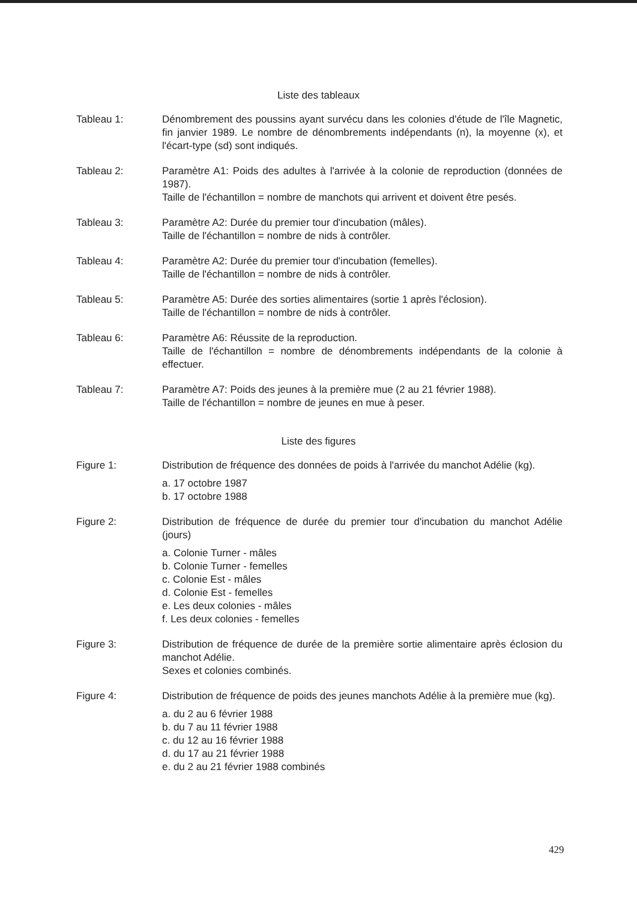Liste des tableaux
Tableau 1: Dénombrement des poussins ayant survécu dans les colonies d'étude de l'île Magnetic, fin janvier 1989. Le nombre de dénombrements indépendants (n), la moyenne (x), et l'écart-type (sd) sont indiqués.
Tableau 2: Paramètre A1: Poids des adultes à l'arrivée à la colonie de reproduction (données de 1987).
Taille de l'échantillon = nombre de manchots qui arrivent et doivent être pesés.
Tableau 3: Paramètre A2: Durée du premier tour d'incubation (mâles).
Taille de l'échantillon = nombre de nids à contrôler.
Tableau 4: Paramètre A2: Durée du premier tour d'incubation (femelles).
Taille de l'échantillon = nombre de nids à contrôler.
Tableau 5: Paramètre A5: Durée des sorties alimentaires (sortie 1 après l'éclosion).
Taille de l'échantillon = nombre de nids à contrôler.
Tableau 6: Paramètre A6: Réussite de la reproduction.
Taille de l'échantillon = nombre de dénombrements indépendants de la colonie à effectuer.
Tableau 7: Paramètre A7: Poids des jeunes à la première mue (2 au 21 février 1988).
Taille de l'échantillon = nombre de jeunes en mue à peser.
Liste des figures
Figure 1: Distribution de fréquence des données de poids à l'arrivée du manchot Adélie (kg).
a. 17 octobre 1987
b. 17 octobre 1988
Figure 2: Distribution de fréquence de durée du premier tour d'incubation du manchot Adélie (jours)
a. Colonie Turner - mâles
b. Colonie Turner - femelles
c. Colonie Est - mâles
d. Colonie Est - femelles
e. Les deux colonies - mâles
f. Les deux colonies - femelles
Figure 3: Distribution de fréquence de durée de la première sortie alimentaire après éclosion du manchot Adélie.
Sexes et colonies combinés.
Figure 4: Distribution de fréquence de poids des jeunes manchots Adélie à la première mue (kg).
a. du 2 au 6 février 1988
b. du 7 au 11 février 1988
c. du 12 au 16 février 1988
d. du 17 au 21 février 1988
e. du 2 au 21 février 1988 combinés
429